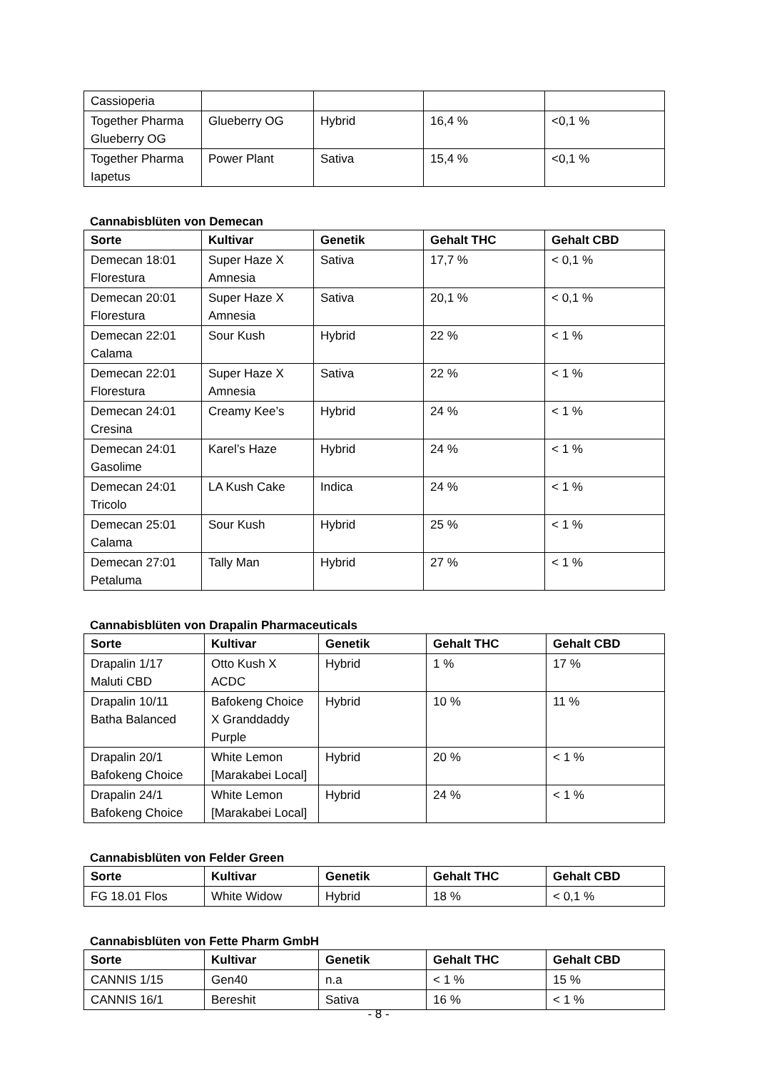| Cassioperia | | | | |
| Together Pharma Glueberry OG | Glueberry OG | Hybrid | 16,4 % | <0,1 % |
| Together Pharma Iapetus | Power Plant | Sativa | 15,4 % | <0,1 % |
Cannabisblüten von Demecan
| Sorte | Kultivar | Genetik | Gehalt THC | Gehalt CBD |
| --- | --- | --- | --- | --- |
| Demecan 18:01 Florestura | Super Haze X Amnesia | Sativa | 17,7 % | < 0,1 % |
| Demecan 20:01 Florestura | Super Haze X Amnesia | Sativa | 20,1 % | < 0,1 % |
| Demecan 22:01 Calama | Sour Kush | Hybrid | 22 % | < 1 % |
| Demecan 22:01 Florestura | Super Haze X Amnesia | Sativa | 22 % | < 1 % |
| Demecan 24:01 Cresina | Creamy Kee’s | Hybrid | 24 % | < 1 % |
| Demecan 24:01 Gasolime | Karel’s Haze | Hybrid | 24 % | < 1 % |
| Demecan 24:01 Tricolo | LA Kush Cake | Indica | 24 % | < 1 % |
| Demecan 25:01 Calama | Sour Kush | Hybrid | 25 % | < 1 % |
| Demecan 27:01 Petaluma | Tally Man | Hybrid | 27 % | < 1 % |
Cannabisblüten von Drapalin Pharmaceuticals
| Sorte | Kultivar | Genetik | Gehalt THC | Gehalt CBD |
| --- | --- | --- | --- | --- |
| Drapalin 1/17 Maluti CBD | Otto Kush X ACDC | Hybrid | 1 % | 17 % |
| Drapalin 10/11 Batha Balanced | Bafokeng Choice X Granddaddy Purple | Hybrid | 10 % | 11 % |
| Drapalin 20/1 Bafokeng Choice | White Lemon [Marakabei Local] | Hybrid | 20 % | < 1 % |
| Drapalin 24/1 Bafokeng Choice | White Lemon [Marakabei Local] | Hybrid | 24 % | < 1 % |
Cannabisblüten von Felder Green
| Sorte | Kultivar | Genetik | Gehalt THC | Gehalt CBD |
| --- | --- | --- | --- | --- |
| FG 18.01 Flos | White Widow | Hybrid | 18 % | < 0,1 % |
Cannabisblüten von Fette Pharm GmbH
| Sorte | Kultivar | Genetik | Gehalt THC | Gehalt CBD |
| --- | --- | --- | --- | --- |
| CANNIS 1/15 | Gen40 | n.a | < 1 % | 15 % |
| CANNIS 16/1 | Bereshit | Sativa | 16 % | < 1 % |
- 8 -